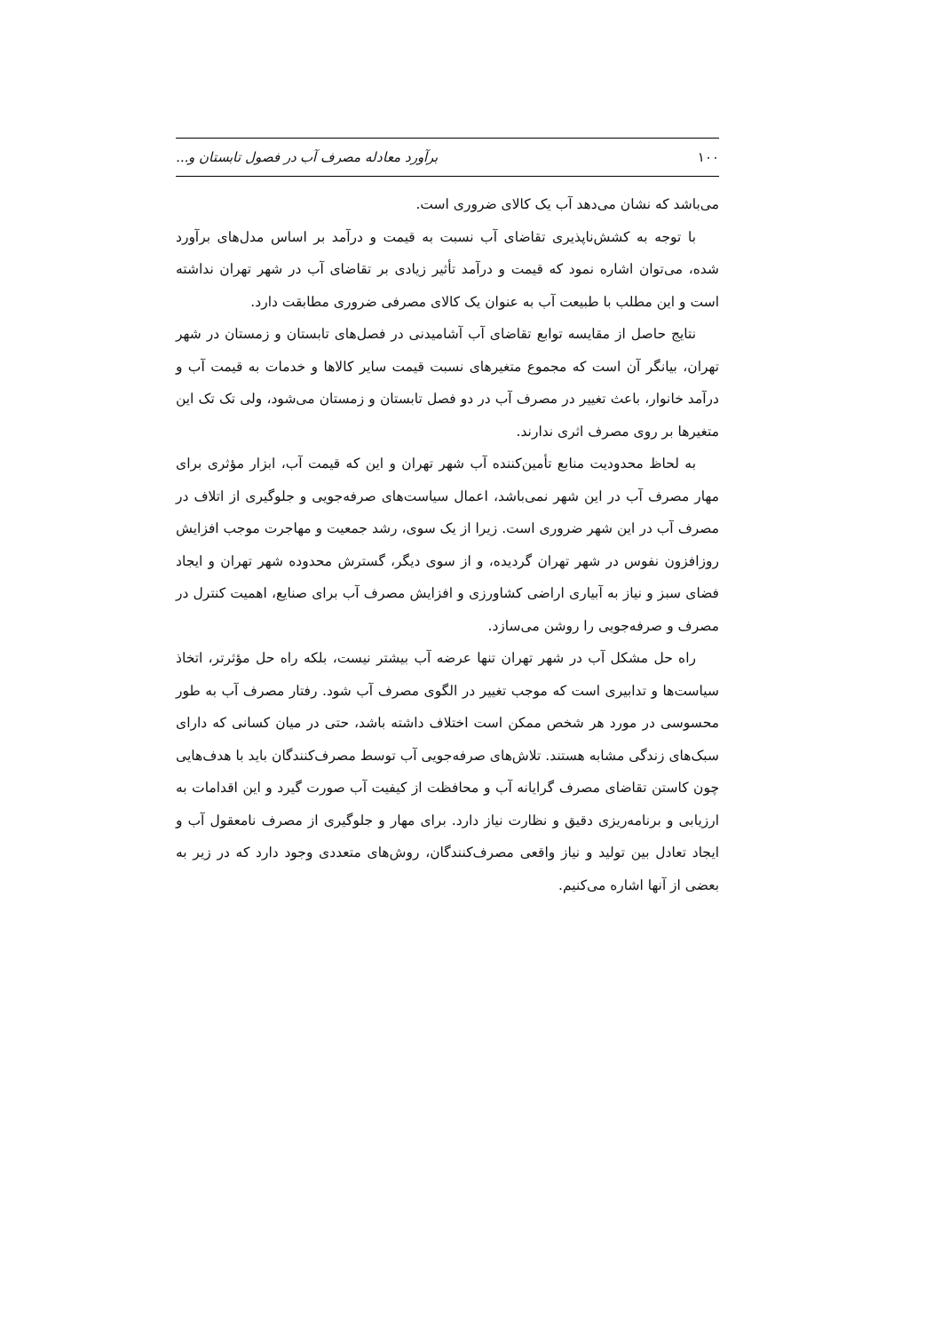۱۰۰ برآورد معادله مصرف آب در فصول تابستان و...
می‌باشد که نشان می‌دهد آب یک کالای ضروری است.
با توجه به کشش‌ناپذیری تقاضای آب نسبت به قیمت و درآمد بر اساس مدل‌های برآورد شده، می‌توان اشاره نمود که قیمت و درآمد تأثیر زیادی بر تقاضای آب در شهر تهران نداشته است و این مطلب با طبیعت آب به عنوان یک کالای مصرفی ضروری مطابقت دارد.
نتایج حاصل از مقایسه توابع تقاضای آب آشامیدنی در فصل‌های تابستان و زمستان در شهر تهران، بیانگر آن است که مجموع متغیرهای نسبت قیمت سایر کالاها و خدمات به قیمت آب و درآمد خانوار، باعث تغییر در مصرف آب در دو فصل تابستان و زمستان می‌شود، ولی تک تک این متغیرها بر روی مصرف اثری ندارند.
به لحاظ محدودیت منابع تأمین‌کننده آب شهر تهران و این که قیمت آب، ابزار مؤثری برای مهار مصرف آب در این شهر نمی‌باشد، اعمال سیاست‌های صرفه‌جویی و جلوگیری از اتلاف در مصرف آب در این شهر ضروری است. زیرا از یک سوی، رشد جمعیت و مهاجرت موجب افزایش روزافزون نفوس در شهر تهران گردیده، و از سوی دیگر، گسترش محدوده شهر تهران و ایجاد فضای سبز و نیاز به آبیاری اراضی کشاورزی و افزایش مصرف آب برای صنایع، اهمیت کنترل در مصرف و صرفه‌جویی را روشن می‌سازد.
راه حل مشکل آب در شهر تهران تنها عرضه آب بیشتر نیست، بلکه راه حل مؤثرتر، اتخاذ سیاست‌ها و تدابیری است که موجب تغییر در الگوی مصرف آب شود. رفتار مصرف آب به طور محسوسی در مورد هر شخص ممکن است اختلاف داشته باشد، حتی در میان کسانی که دارای سبک‌های زندگی مشابه هستند. تلاش‌های صرفه‌جویی آب توسط مصرف‌کنندگان باید با هدف‌هایی چون کاستن تقاضای مصرف گرایانه آب و محافظت از کیفیت آب صورت گیرد و این اقدامات به ارزیابی و برنامه‌ریزی دقیق و نظارت نیاز دارد. برای مهار و جلوگیری از مصرف نامعقول آب و ایجاد تعادل بین تولید و نیاز واقعی مصرف‌کنندگان، روش‌های متعددی وجود دارد که در زیر به بعضی از آنها اشاره می‌کنیم.